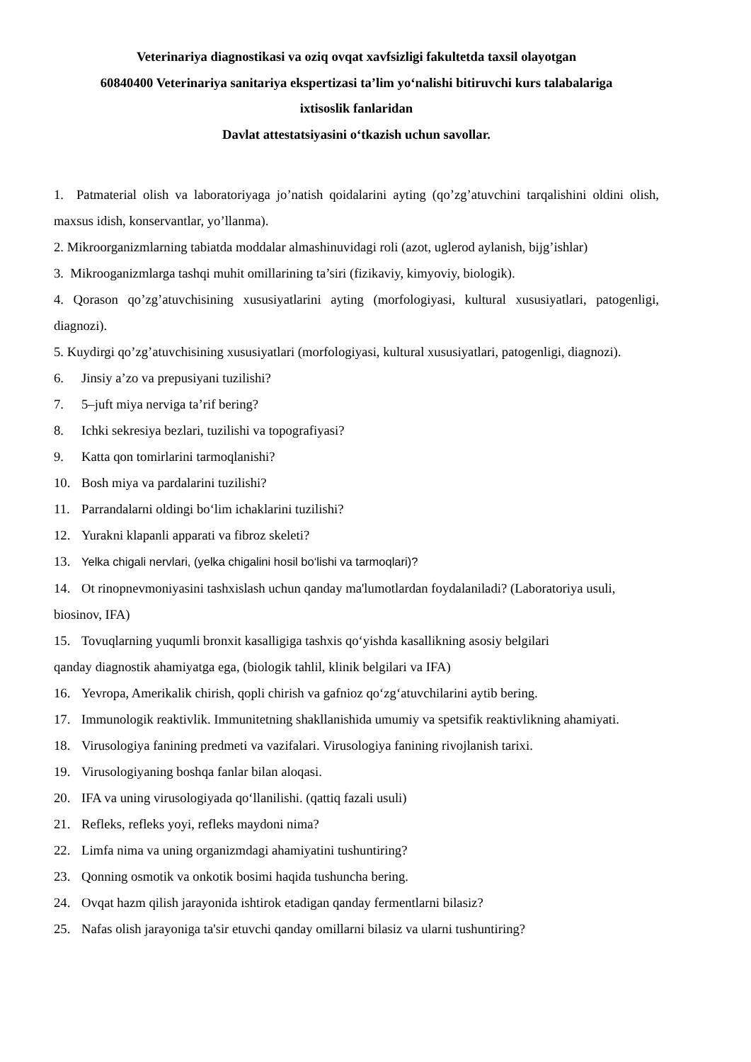Veterinariya diagnostikasi va oziq ovqat xavfsizligi fakultetda taxsil olayotgan
60840400 Veterinariya sanitariya ekspertizasi ta’lim yo‘nalishi bitiruvchi kurs talabalariga
ixtisoslik fanlaridan
Davlat attestatsiyasini o‘tkazish uchun savollar.
1. Patmaterial olish va laboratoriyaga jo’natish qoidalarini ayting (qo’zg’atuvchini tarqalishini oldini olish, maxsus idish, konservantlar, yo’llanma).
2. Mikroorganizmlarning tabiatda moddalar almashinuvidagi roli (azot, uglerod aylanish, bijg’ishlar)
3. Mikrooganizmlarga tashqi muhit omillarining ta’siri (fizikaviy, kimyoviy, biologik).
4. Qorason qo’zg’atuvchisining xususiyatlarini ayting (morfologiyasi, kultural xususiyatlari, patogenligi, diagnozi).
5. Kuydirgi qo’zg’atuvchisining xususiyatlari (morfologiyasi, kultural xususiyatlari, patogenligi, diagnozi).
6. Jinsiy a’zo va prepusiyani tuzilishi?
7. 5–juft miya nerviga ta’rif bering?
8. Ichki sekresiya bezlari, tuzilishi va topografiyasi?
9. Katta qon tomirlarini tarmoqlanishi?
10. Bosh miya va pardalarini tuzilishi?
11. Parrandalarni oldingi bo‘lim ichaklarini tuzilishi?
12. Yurakni klapanli apparati va fibroz skeleti?
13. Yelka chigali nervlari, (yelka chigalini hosil bo‘lishi va tarmoqlari)?
14. Ot rinopnevmoniyasini tashxislash uchun qanday ma'lumotlardan foydalaniladi? (Laboratoriya usuli, biosinov, IFA)
15. Tovuqlarning yuqumli bronxit kasalligiga tashxis qo‘yishda kasallikning asosiy belgilari
qanday diagnostik ahamiyatga ega, (biologik tahlil, klinik belgilari va IFA)
16. Yevropa, Amerikalik chirish, qopli chirish va gafnioz qo‘zg‘atuvchilarini aytib bering.
17. Immunologik reaktivlik. Immunitetning shakllanishida umumiy va spetsifik reaktivlikning ahamiyati.
18. Virusologiya fanining predmeti va vazifalari. Virusologiya fanining rivojlanish tarixi.
19. Virusologiyaning boshqa fanlar bilan aloqasi.
20. IFA va uning virusologiyada qo‘llanilishi. (qattiq fazali usuli)
21. Refleks, refleks yoyi, refleks maydoni nima?
22. Limfa nima va uning organizmdagi ahamiyatini tushuntiring?
23. Qonning osmotik va onkotik bosimi haqida tushuncha bering.
24. Ovqat hazm qilish jarayonida ishtirok etadigan qanday fermentlarni bilasiz?
25. Nafas olish jarayoniga ta'sir etuvchi qanday omillarni bilasiz va ularni tushuntiring?